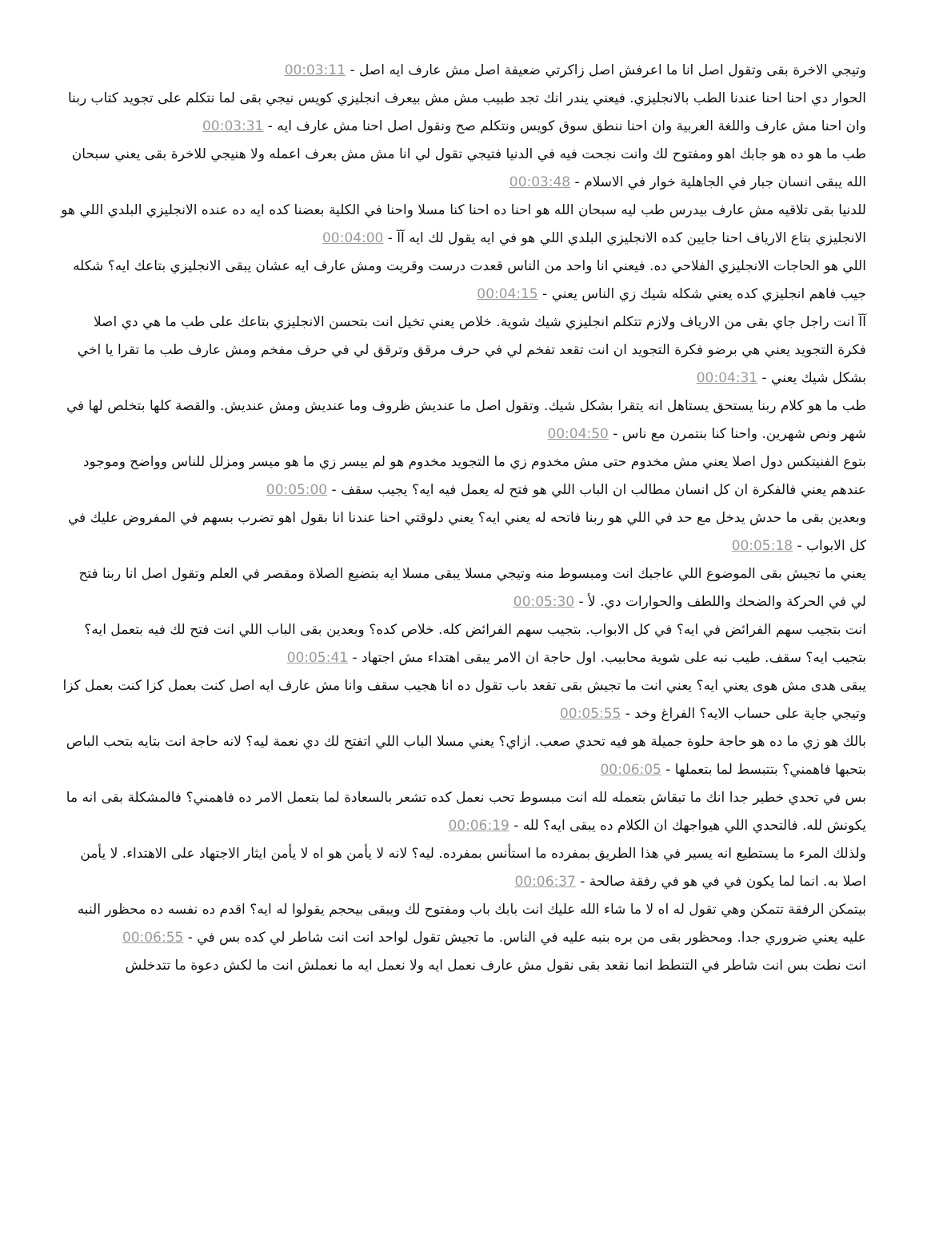وتيجي الاخرة بقى وتقول اصل انا ما اعرفش اصل زاكرتي ضعيفة اصل مش عارف ايه اصل - 00:03:11
الحوار دي احنا احنا عندنا الطب بالانجليزي. فيعني يندر انك تجد طبيب مش مش بيعرف انجليزي كويس نيجي بقى لما نتكلم على تجويد كتاب ربنا وان احنا مش عارف واللغة العربية وان احنا ننطق سوق كويس ونتكلم صح ونقول اصل احنا مش عارف ايه - 00:03:31
طب ما هو ده هو جابك اهو ومفتوح لك وانت نجحت فيه في الدنيا فتيجي تقول لي انا مش مش بعرف اعمله ولا هنيجي للاخرة بقى يعني سبحان الله يبقى انسان جبار في الجاهلية خوار في الاسلام - 00:03:48
للدنيا بقى تلاقيه مش عارف بيدرس طب ليه سبحان الله هو احنا ده احنا كنا مسلا واحنا في الكلية بعضنا كده ايه ده عنده الانجليزي البلدي اللي هو الانجليزي بتاع الارياف احنا جايين كده الانجليزي البلدي اللي هو في ايه يقول لك ايه آآ - 00:04:00
اللي هو الحاجات الانجليزي الفلاحي ده. فيعني انا واحد من الناس قعدت درست وقريت ومش عارف ايه عشان يبقى الانجليزي بتاعك ايه؟ شكله جيب فاهم انجليزي كده يعني شكله شيك زي الناس يعني - 00:04:15
آآ انت راجل جاي بقى من الارياف ولازم تتكلم انجليزي شيك شوية. خلاص يعني تخيل انت بتحسن الانجليزي بتاعك على طب ما هي دي اصلا فكرة التجويد يعني هي برضو فكرة التجويد ان انت تقعد تفخم لي في حرف مرقق وترقق لي في حرف مفخم ومش عارف طب ما تقرا يا اخي بشكل شيك يعني - 00:04:31
طب ما هو كلام ربنا يستحق يستاهل انه يتقرا بشكل شيك. وتقول اصل ما عنديش ظروف وما عنديش ومش عنديش. والقصة كلها بتخلص لها في شهر ونص شهرين. واحنا كنا بنتمرن مع ناس - 00:04:50
بتوع الفنيتكس دول اصلا يعني مش مخدوم حتى مش مخدوم زي ما التجويد مخدوم هو لم ييسر زي ما هو ميسر ومزلل للناس وواضح وموجود عندهم يعني فالفكرة ان كل انسان مطالب ان الباب اللي هو فتح له يعمل فيه ايه؟ يجيب سقف - 00:05:00
وبعدين بقى ما حدش يدخل مع حد في اللي هو ربنا فاتحه له يعني ايه؟ يعني دلوقتي احنا عندنا انا بقول اهو تضرب بسهم في المفروض عليك في كل الابواب - 00:05:18
يعني ما تجيش بقى الموضوع اللي عاجبك انت ومبسوط منه وتيجي مسلا يبقى مسلا ايه بتضيع الصلاة ومقصر في العلم وتقول اصل انا ربنا فتح لي في الحركة والضحك واللطف والحوارات دي. لأ - 00:05:30
انت بتجيب سهم الفرائض في ايه؟ في كل الابواب. بتجيب سهم الفرائض كله. خلاص كده؟ وبعدين بقى الباب اللي انت فتح لك فيه بتعمل ايه؟ بتجيب ايه؟ سقف. طيب نبه على شوية محابيب. اول حاجة ان الامر يبقى اهتداء مش اجتهاد - 00:05:41
يبقى هدى مش هوى يعني ايه؟ يعني انت ما تجيش بقى تقعد باب تقول ده انا هجيب سقف وانا مش عارف ايه اصل كنت بعمل كزا كنت بعمل كزا وتيجي جاية على حساب الايه؟ الفراغ وخد - 00:05:55
بالك هو زي ما ده هو حاجة حلوة جميلة هو فيه تحدي صعب. ازاي؟ يعني مسلا الباب اللي اتفتح لك دي نعمة ليه؟ لانه حاجة انت بتايه بتحب الباص بتحبها فاهمني؟ بتتبسط لما بتعملها - 00:06:05
بس في تحدي خطير جدا انك ما تبقاش بتعمله لله انت مبسوط تحب نعمل كده تشعر بالسعادة لما بتعمل الامر ده فاهمني؟ فالمشكلة بقى انه ما يكونش لله. فالتحدي اللي هيواجهك ان الكلام ده يبقى ايه؟ لله - 00:06:19
ولذلك المرء ما يستطيع انه يسير في هذا الطريق بمفرده ما استأنس بمفرده. ليه؟ لانه لا يأمن هو اه لا يأمن ايثار الاجتهاد على الاهتداء. لا يأمن اصلا به. انما لما يكون في في هو في رفقة صالحة - 00:06:37
بيتمكن الرفقة تتمكن وهي تقول له اه لا ما شاء الله عليك انت بابك باب ومفتوح لك ويبقى بيحجم يقولوا له ايه؟ اقدم ده نفسه ده محظور النبه عليه يعني ضروري جدا. ومحظور بقى من بره بنبه عليه في الناس. ما تجيش تقول لواحد انت انت شاطر لي كده بس في - 00:06:55
انت نطت بس انت شاطر في التنطط انما نقعد بقى نقول مش عارف نعمل ايه ولا نعمل ايه ما نعملش انت ما لكش دعوة ما تتدخلش